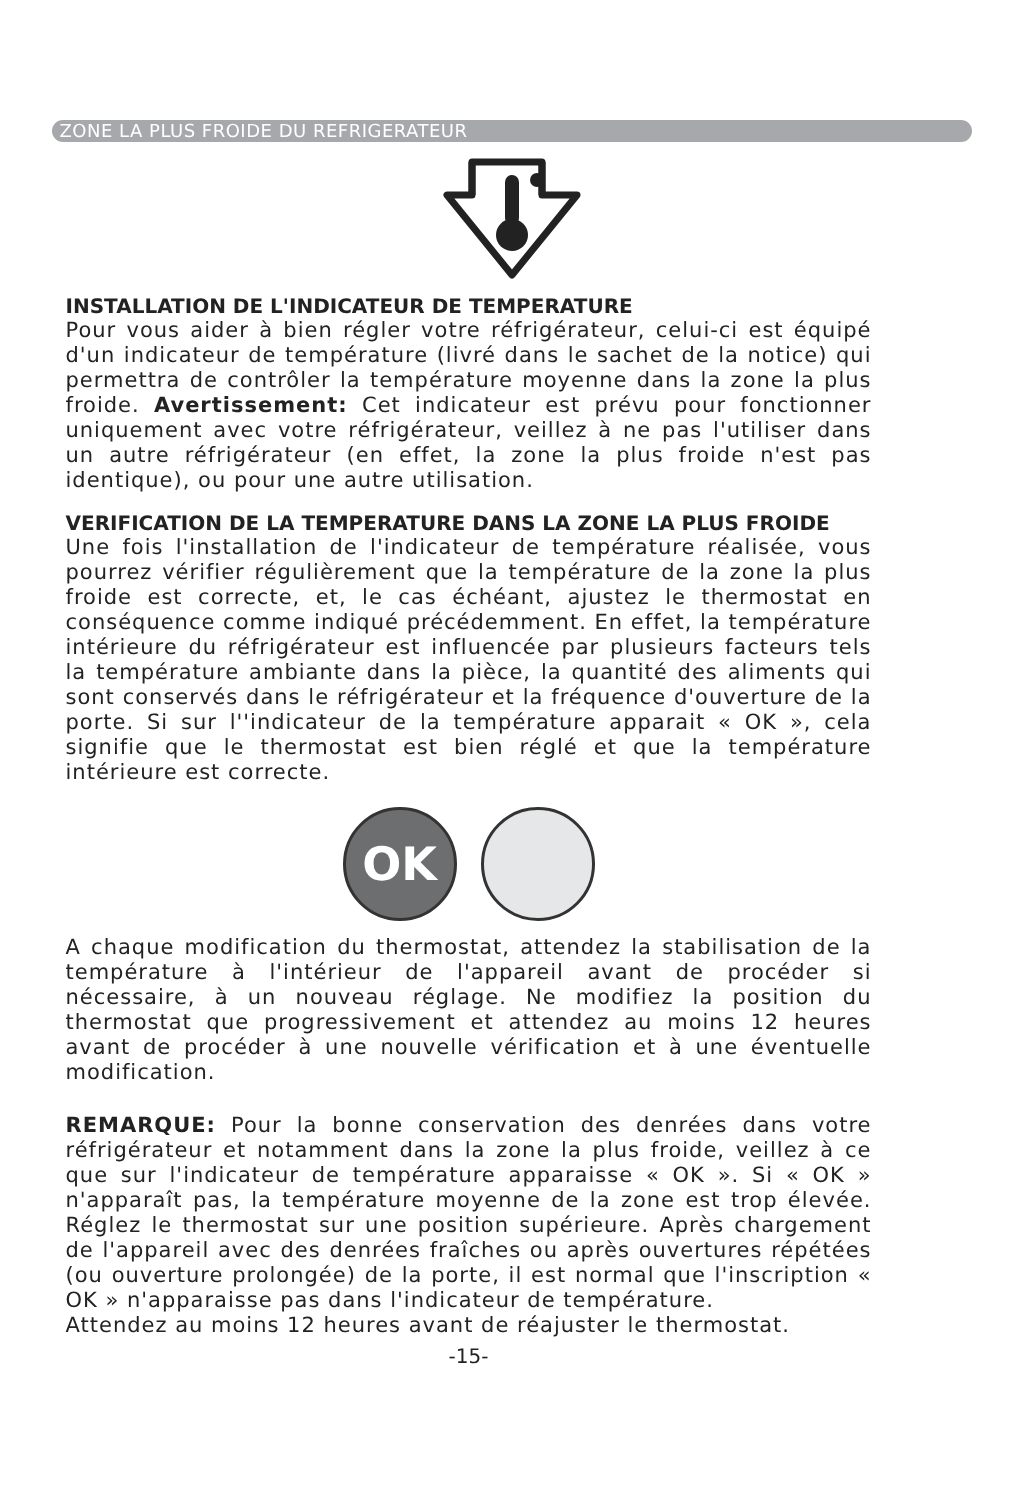ZONE LA PLUS FROIDE DU REFRIGERATEUR
INSTALLATION DE L'INDICATEUR DE TEMPERATURE
Pour vous aider à bien régler votre réfrigérateur, celui-ci est équipé d'un indicateur de température (livré dans le sachet de la notice) qui permettra de contrôler la température moyenne dans la zone la plus froide. Avertissement: Cet indicateur est prévu pour fonctionner uniquement avec votre réfrigérateur, veillez à ne pas l'utiliser dans un autre réfrigérateur (en effet, la zone la plus froide n'est pas identique), ou pour une autre utilisation.
VERIFICATION DE LA TEMPERATURE DANS LA ZONE LA PLUS FROIDE
Une fois l'installation de l'indicateur de température réalisée, vous pourrez vérifier régulièrement que la température de la zone la plus froide est correcte, et, le cas échéant, ajustez le thermostat en conséquence comme indiqué précédemment. En effet, la température intérieure du réfrigérateur est influencée par plusieurs facteurs tels la température ambiante dans la pièce, la quantité des aliments qui sont conservés dans le réfrigérateur et la fréquence d'ouverture de la porte. Si sur l''indicateur de la température apparait « OK », cela signifie que le thermostat est bien réglé et que la température intérieure est correcte.
OK
A chaque modification du thermostat, attendez la stabilisation de la température à l'intérieur de l'appareil avant de procéder si nécessaire, à un nouveau réglage. Ne modifiez la position du thermostat que progressivement et attendez au moins 12 heures avant de procéder à une nouvelle vérification et à une éventuelle modification.
REMARQUE: Pour la bonne conservation des denrées dans votre réfrigérateur et notamment dans la zone la plus froide, veillez à ce que sur l'indicateur de température apparaisse « OK ». Si « OK » n'apparaît pas, la température moyenne de la zone est trop élevée. Réglez le thermostat sur une position supérieure. Après chargement de l'appareil avec des denrées fraîches ou après ouvertures répétées (ou ouverture prolongée) de la porte, il est normal que l'inscription « OK » n'apparaisse pas dans l'indicateur de température.
Attendez au moins 12 heures avant de réajuster le thermostat.
-15-